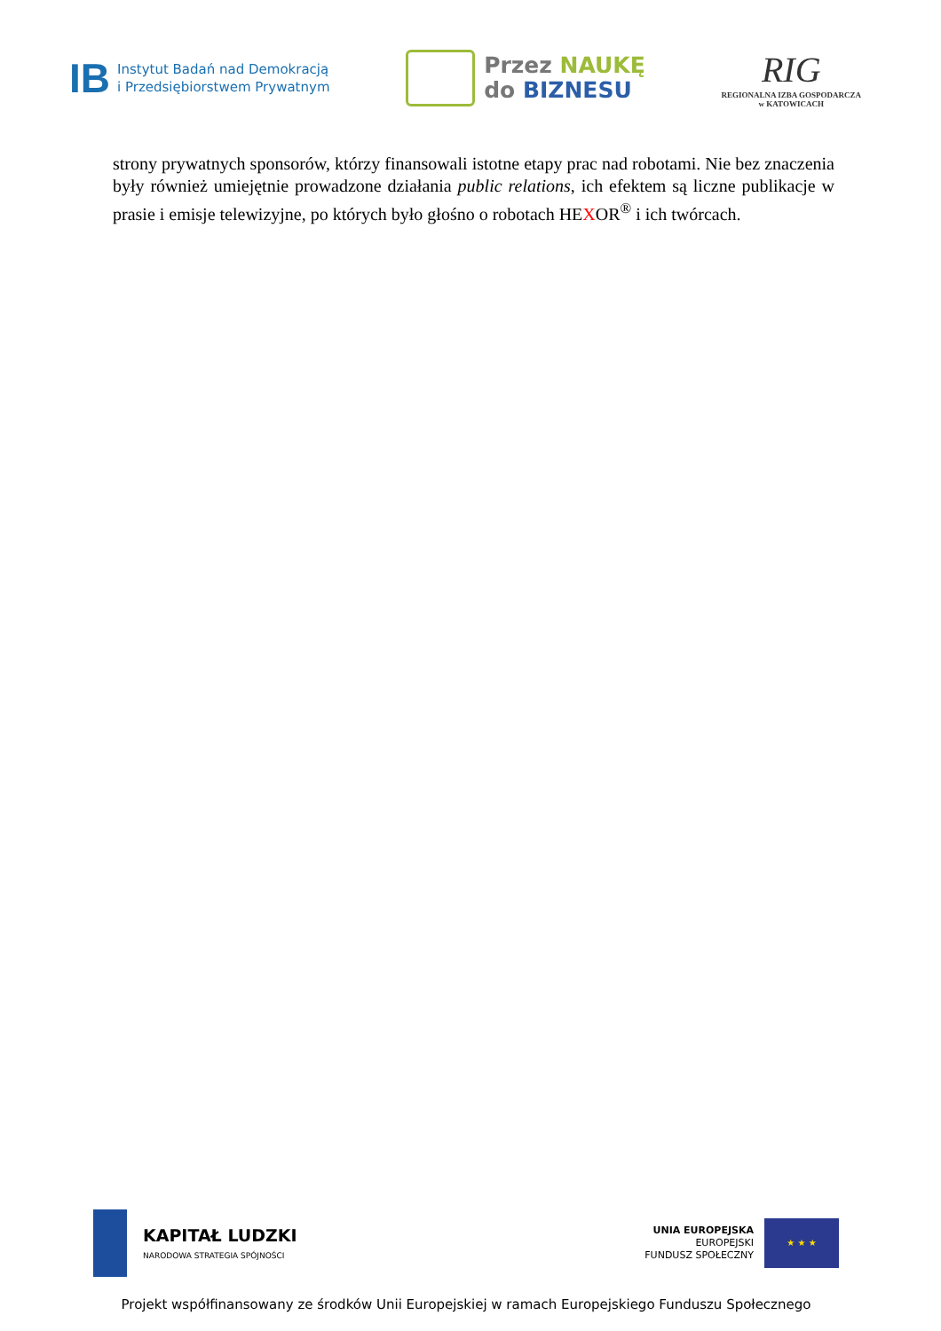IB Instytut Badań nad Demokracją
i Przedsiębiorstwem Prywatnym
Przez NAUKĘ
do BIZNESU
RIG
REGIONALNA IZBA GOSPODARCZA
w KATOWICACH
strony prywatnych sponsorów, którzy finansowali istotne etapy prac nad robotami. Nie bez znaczenia były również umiejętnie prowadzone działania public relations, ich efektem są liczne publikacje w prasie i emisje telewizyjne, po których było głośno o robotach HEXOR<sup>®</sup> i ich twórcach.
KAPITAŁ LUDZKI
NARODOWA STRATEGIA SPÓJNOŚCI
UNIA EUROPEJSKA
EUROPEJSKI
FUNDUSZ SPOŁECZNY
★ ★ ★
Projekt współfinansowany ze środków Unii Europejskiej w ramach Europejskiego Funduszu Społecznego